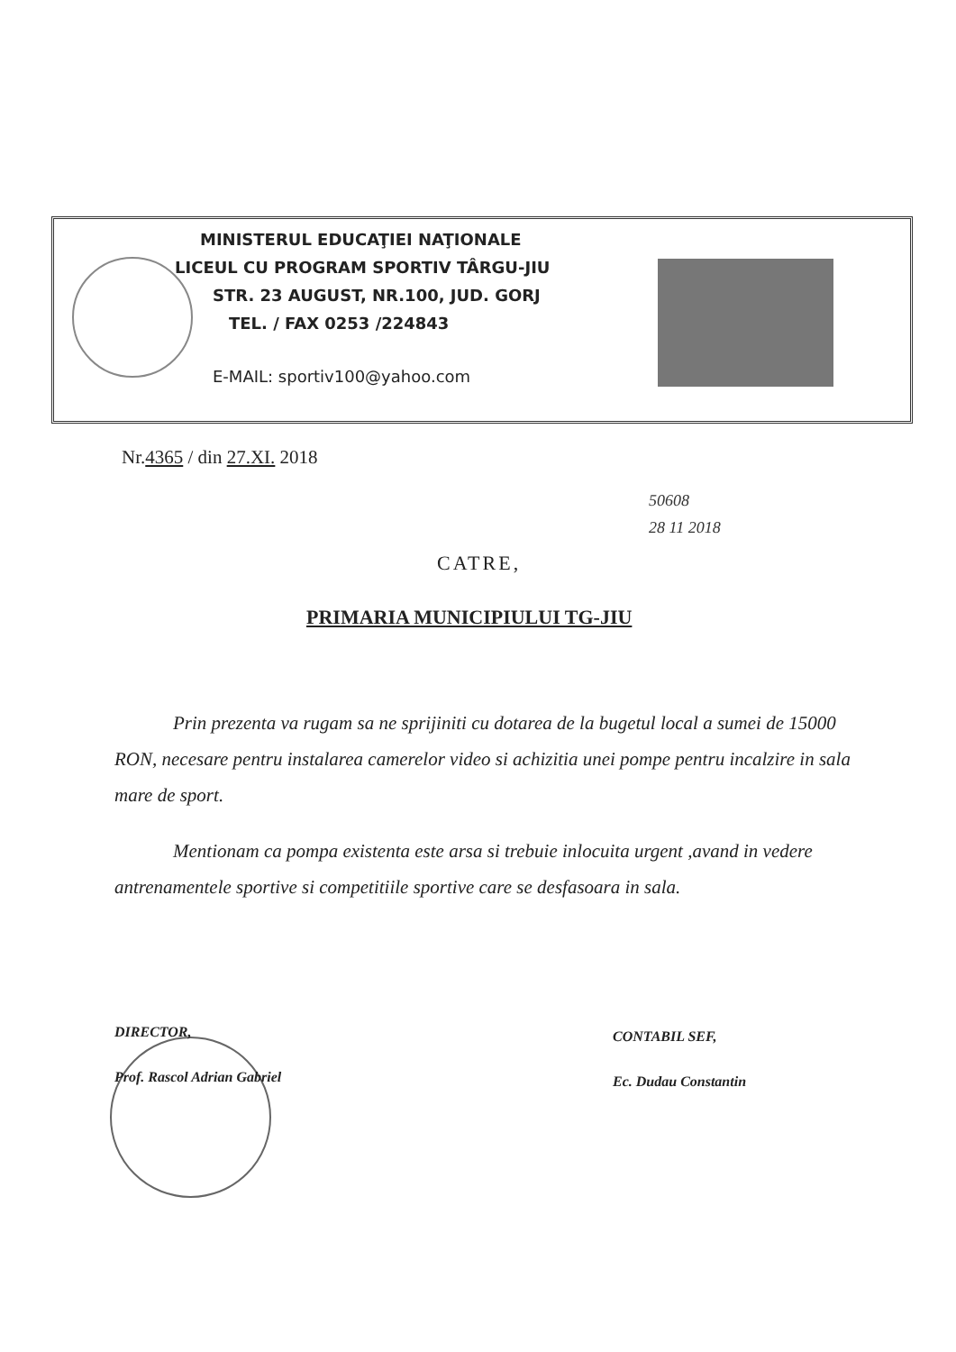MINISTERUL EDUCAŢIEI NAŢIONALE
LICEUL CU PROGRAM SPORTIV TÂRGU-JIU
STR. 23 AUGUST, NR.100, JUD. GORJ
TEL. / FAX 0253 /224843
E-MAIL: sportiv100@yahoo.com
Nr.4365 / din 27.XI. 2018
50608
28 11 2018
CATRE,
PRIMARIA MUNICIPIULUI TG-JIU
Prin prezenta va rugam sa ne sprijiniti cu dotarea de la bugetul local a sumei de 15000 RON, necesare pentru instalarea camerelor video si achizitia unei pompe pentru incalzire in sala mare de sport.
Mentionam ca pompa existenta este arsa si trebuie inlocuita urgent ,avand in vedere antrenamentele sportive si competitiile sportive care se desfasoara in sala.
DIRECTOR,
Prof. Rascol Adrian Gabriel
CONTABIL SEF,
Ec. Dudau Constantin